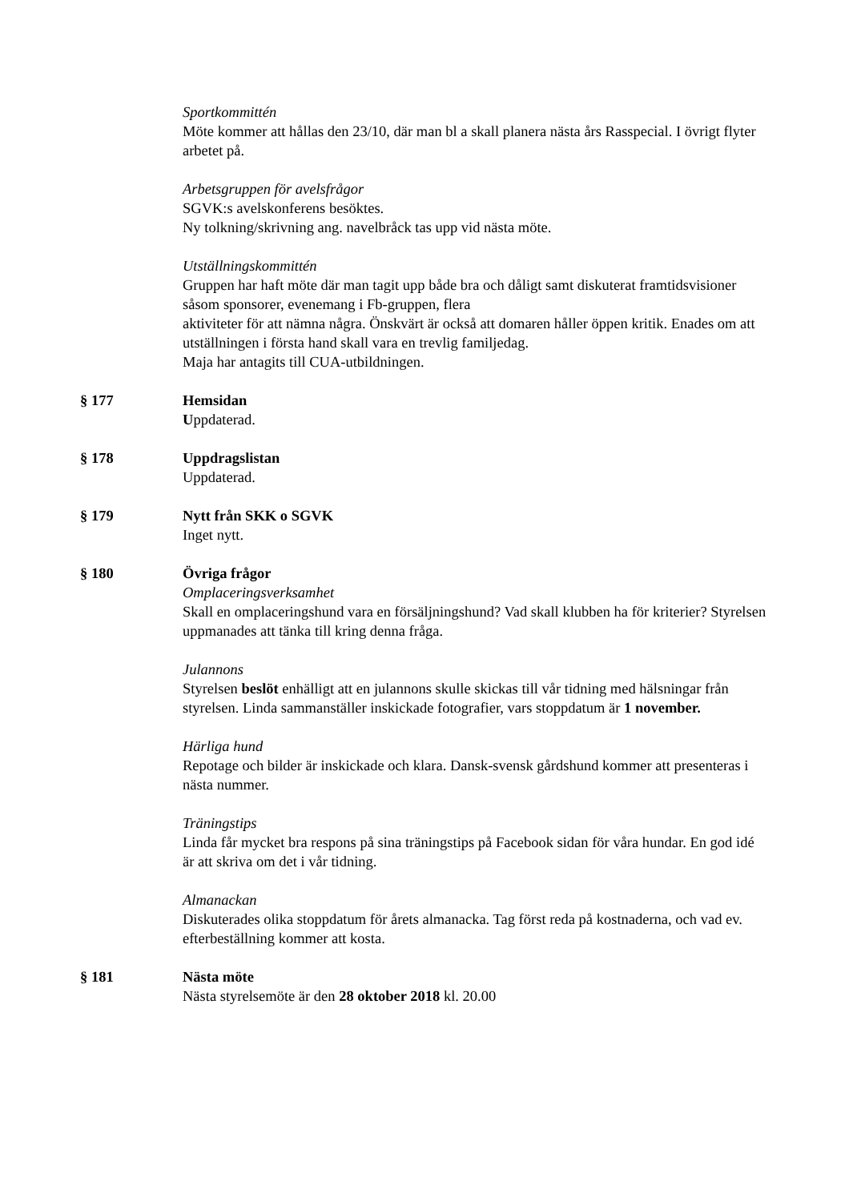Sportkommittén
Möte kommer att hållas den 23/10, där man bl a skall planera nästa års Rasspecial. I övrigt flyter arbetet på.
Arbetsgruppen för avelsfrågor
SGVK:s avelskonferens besöktes.
Ny tolkning/skrivning ang. navelbråck tas upp vid nästa möte.
Utställningskommittén
Gruppen har haft möte där man tagit upp både bra och dåligt samt diskuterat framtidsvisioner såsom sponsorer, evenemang i Fb-gruppen, flera
aktiviteter för att nämna några. Önskvärt är också att domaren håller öppen kritik. Enades om att utställningen i första hand skall vara en trevlig familjedag.
Maja har antagits till CUA-utbildningen.
§ 177 Hemsidan
Uppdaterad.
§ 178 Uppdragslistan
Uppdaterad.
§ 179 Nytt från SKK o SGVK
Inget nytt.
§ 180 Övriga frågor
Omplaceringsverksamhet
Skall en omplaceringshund vara en försäljningshund? Vad skall klubben ha för kriterier? Styrelsen uppmanades att tänka till kring denna fråga.
Julannons
Styrelsen beslöt enhälligt att en julannons skulle skickas till vår tidning med hälsningar från styrelsen. Linda sammanställer inskickade fotografier, vars stoppdatum är 1 november.
Härliga hund
Repotage och bilder är inskickade och klara. Dansk-svensk gårdshund kommer att presenteras i nästa nummer.
Träningstips
Linda får mycket bra respons på sina träningstips på Facebook sidan för våra hundar. En god idé är att skriva om det i vår tidning.
Almanackan
Diskuterades olika stoppdatum för årets almanacka. Tag först reda på kostnaderna, och vad ev. efterbeställning kommer att kosta.
§ 181 Nästa möte
Nästa styrelsemöte är den 28 oktober 2018 kl. 20.00